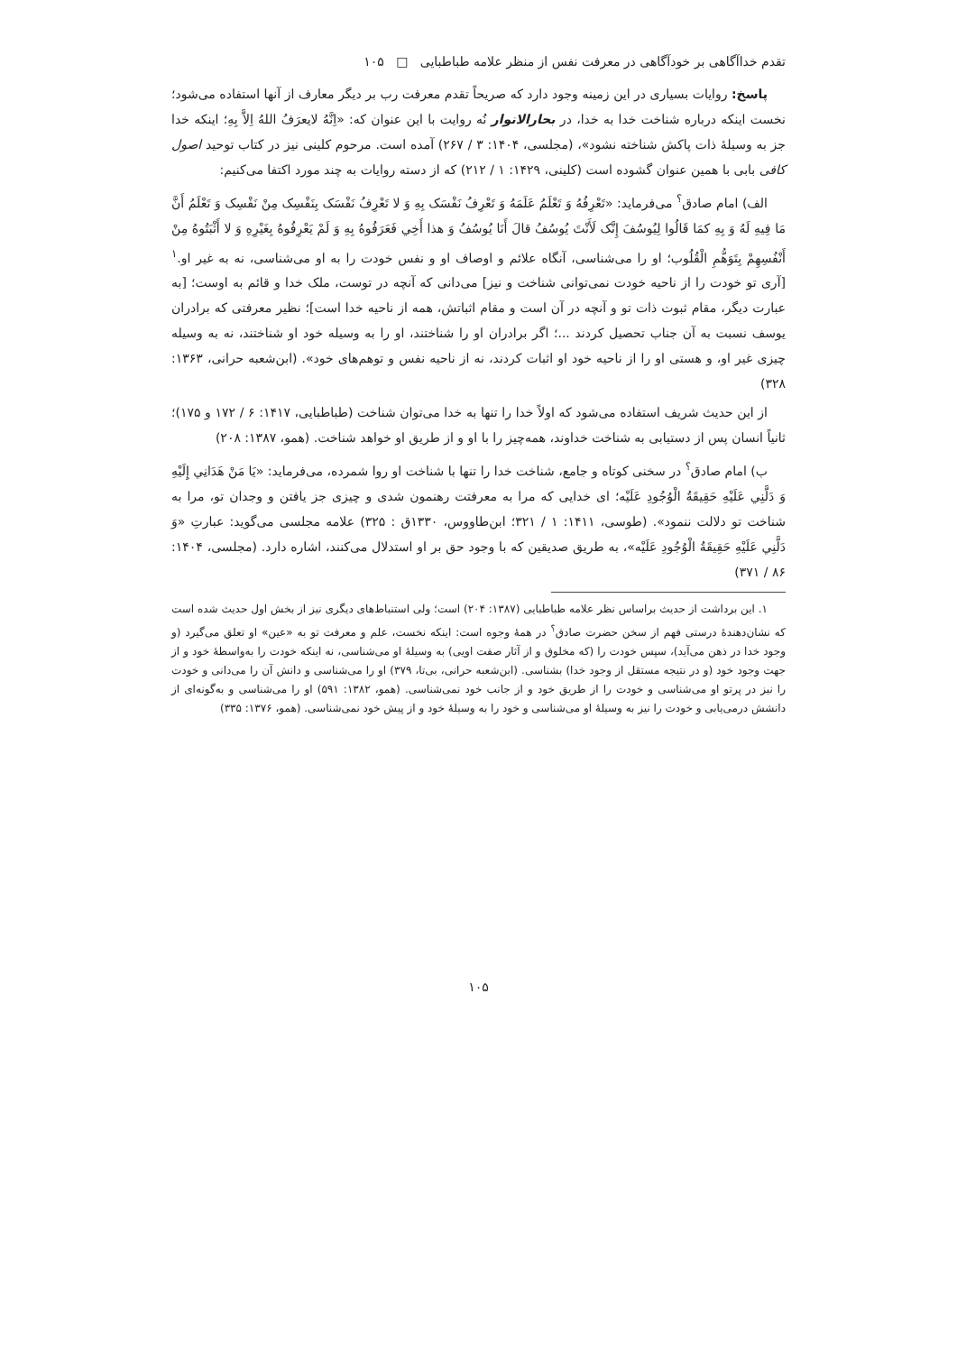تقدم خداآگاهی بر خودآگاهی در معرفت نفس از منظر علامه طباطبایی □ ۱۰۵
پاسخ: روایات بسیاری در این زمینه وجود دارد که صریحاً تقدم معرفت رب بر دیگر معارف از آنها استفاده می‌شود؛ نخست اینکه درباره شناخت خدا به خدا، در بحارالانوار نُه روایت با این عنوان که: «اِنَّهُ لایعرَفُ اللهُ اِلاَّ بِهِ؛ اینکه خدا جز به وسیلهٔ ذات پاکش شناخته نشود»، (مجلسی، ۱۴۰۴: ۳ / ۲۶۷) آمده است. مرحوم کلینی نیز در کتاب توحید اصول کافی بابی با همین عنوان گشوده است (کلینی، ۱۴۲۹: ۱ / ۲۱۲) که از دسته روایات به چند مورد اکتفا می‌کنیم:
الف) امام صادق<sup>؟</sup> می‌فرماید: «تَعْرِفُهُ وَ تَعْلَمُ عَلَمَهُ وَ تَعْرِفُ نَفْسَک بِهِ وَ لا تَعْرِفُ نَفْسَک بِنَفْسِک مِنْ نَفْسِک وَ تَعْلَمُ أَنَّ مَا فِیهِ لَهُ وَ بِهِ کمَا قَالُوا لِیُوسُفَ إِنَّک لَأَنْتَ یُوسُفُ قالَ أَنَا یُوسُفُ وَ هذا أَخِي فَعَرَفُوهُ بِهِ وَ لَمْ یَعْرِفُوهُ بِغَیْرِهِ وَ لا أَثْبَتُوهُ مِنْ أَنْفُسِهِمْ بِتَوَهُّمِ الْقُلُوب؛ او را می‌شناسی، آنگاه علائم و اوصاف او و نفس خودت را به او می‌شناسی، نه به غیر او.<sup>۱</sup> [آری تو خودت را از ناحیه خودت نمی‌توانی شناخت و نیز] می‌دانی که آنچه در توست، ملک خدا و قائم به اوست؛ [به عبارت دیگر، مقام ثبوت ذات تو و آنچه در آن است و مقام اثباتش، همه از ناحیه خدا است]؛ نظیر معرفتی که برادران یوسف نسبت به آن جناب تحصیل کردند ...؛ اگر برادران او را شناختند، او را به وسیله خود او شناختند، نه به وسیله چیزی غیر او، و هستی او را از ناحیه خود او اثبات کردند، نه از ناحیه نفس و توهم‌های خود». (ابن‌شعبه حرانی، ۱۳۶۳: ۳۲۸)
از این حدیث شریف استفاده می‌شود که اولاً خدا را تنها به خدا می‌توان شناخت (طباطبایی، ۱۴۱۷: ۶ / ۱۷۲ و ۱۷۵)؛ ثانیاً انسان پس از دستیابی به شناخت خداوند، همه‌چیز را با او و از طریق او خواهد شناخت. (همو، ۱۳۸۷: ۲۰۸)
ب) امام صادق<sup>؟</sup> در سخنی کوتاه و جامع، شناخت خدا را تنها با شناخت او روا شمرده، می‌فرماید: «یَا مَنْ هَدَانِي إِلَیْهِ وَ دَلَّنِي عَلَیْهِ حَقِیقَةُ الْوُجُودِ عَلَیْه؛ ای خدایی که مرا به معرفتت رهنمون شدی و چیزی جز یافتن و وجدان تو، مرا به شناخت تو دلالت ننمود». (طوسی، ۱۴۱۱: ۱ / ۳۲۱؛ ابن‌طاووس، ۱۳۳۰ق : ۳۲۵) علامه مجلسی می‌گوید: عبارتِ «وَ دَلَّنِي عَلَیْهِ حَقِیقَةُ الْوُجُودِ عَلَیْه»، به طریق صدیقین که با وجود حق بر او استدلال می‌کنند، اشاره دارد. (مجلسی، ۱۴۰۴: ۸۶ / ۳۷۱)
۱. این برداشت از حدیث براساس نظر علامه طباطبایی (۱۳۸۷: ۲۰۴) است؛ ولی استنباط‌های دیگری نیز از بخش اول حدیث شده است که نشان‌دهندهٔ درستی فهم از سخن حضرت صادق<sup>؟</sup> در همهٔ وجوه است: اینکه نخست، علم و معرفت تو به «عین» او تعلق می‌گیرد (و وجود خدا در ذهن می‌آید)، سپس خودت را (که مخلوق و از آثار صفت اویی) به وسیلهٔ او می‌شناسی، نه اینکه خودت را به‌واسطهٔ خود و از جهت وجود خود (و در نتیجه مستقل از وجود خدا) بشناسی. (ابن‌شعبه حرانی، بی‌تا، ۳۷۹) او را می‌شناسی و دانش آن را می‌دانی و خودت را نیز در پرتو او می‌شناسی و خودت را از طریق خود و از جانب خود نمی‌شناسی. (همو، ۱۳۸۲: ۵۹۱) او را می‌شناسی و به‌گونه‌ای از دانشش درمی‌یابی و خودت را نیز به وسیلهٔ او می‌شناسی و خود را به وسیلهٔ خود و از پیش خود نمی‌شناسی. (همو، ۱۳۷۶: ۳۳۵)
۱۰۵